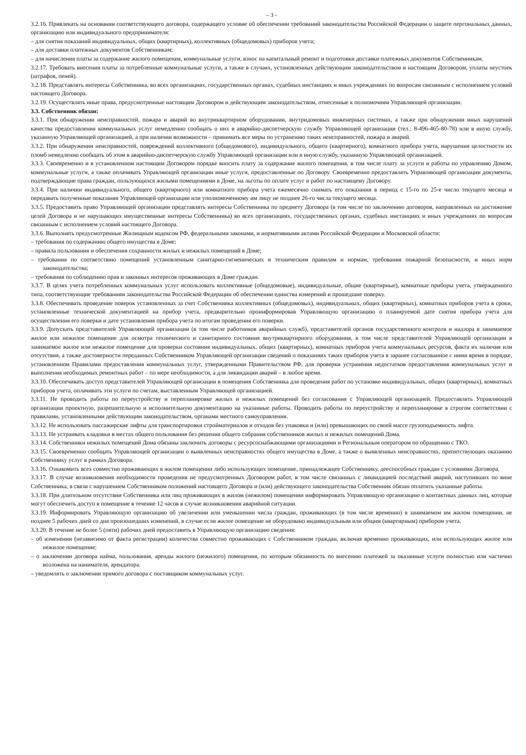– 3 -
3.2.16. Привлекать на основании соответствующего договора, содержащего условие об обеспечении требований законодательства Российской Федерации о защите персональных данных, организацию или индивидуального предпринимателя:
– для снятия показаний индивидуальных, общих (квартирных), коллективных (общедомовых) приборов учета;
– для доставки платежных документов Собственникам;
– для начисления платы за содержание жилого помещения, коммунальные услуги, взнос на капитальный ремонт и подготовки доставки платежных документов Собственникам.
3.2.17. Требовать внесения платы за потребленные коммунальные услуги, а также в случаях, установленных действующим законодательством и настоящим Договором, уплаты неустоек (штрафов, пеней).
3.2.18. Представлять интересы Собственника, во всех организациях, государственных органах, судебных инстанциях и иных учреждениях по вопросам связанным с исполнением условий настоящего Договора.
3.2.19. Осуществлять иные права, предусмотренные настоящим Договором и действующим законодательством, отнесенные к полномочиям Управляющей организации.
3.3. Собственник обязан:
3.3.1. При обнаружении неисправностей, пожара и аварий во внутриквартирном оборудовании, внутридомовых инженерных системах, а также при обнаружении иных нарушений качества предоставления коммунальных услуг немедленно сообщать о них в аварийно-диспетчерскую службу Управляющей организации (тел.: 8-496-465-80-78) или в иную службу, указанную Управляющей организацией, а при наличии возможности – принимать все меры по устранению таких неисправностей, пожара и аварий.
3.3.2. При обнаружении неисправностей, повреждений коллективного (общедомового), индивидуального, общего (квартирного), комнатного прибора учета, нарушения целостности их пломб немедленно сообщать об этом в аварийно-диспетчерскую службу Управляющей организации или в иную службу, указанную Управляющей организацией.
3.3.3. Своевременно и в установленном настоящим Договором порядке вносить плату за содержание жилого помещения, в том числе плату за услуги и работы по управлению Домом, коммунальные услуги, а также оплачивать Управляющей организации иные услуги, предоставленные по Договору. Своевременно предоставлять Управляющей организации документы, подтверждающие права граждан, пользующихся жилыми помещениями в Доме, на льготы по оплате услуг и работ по настоящему Договору.
3.3.4. При наличии индивидуального, общего (квартирного) или комнатного прибора учета ежемесячно снимать его показания в период с 15-го по 25-е число текущего месяца и передавать полученные показания Управляющей организации или уполномоченному им лицу не позднее 26-го числа текущего месяца.
3.3.5. Предоставить право Управляющей организации представлять интересы Собственника по предмету Договора (в том числе по заключению договоров, направленных на достижение целей Договора и не нарушающих имущественные интересы Собственника) во всех организациях, государственных органах, судебных инстанциях и иных учреждениях по вопросам связанным с исполнением условий настоящего Договора.
3.3.6. Выполнять предусмотренные Жилищным кодексом РФ, федеральными законами, и нормативными актами Российской Федерации и Московской области:
– требования по содержанию общего имущества в Доме;
– правила пользования и обеспечения сохранности жилых и нежилых помещений в Доме;
– требования по соответствию помещений установленным санитарно-гигиенических и техническим правилам и нормам, требования пожарной безопасности, и иных норм законодательства;
– требования по соблюдению прав и законных интересов проживающих в Доме граждан.
3.3.7. В целях учета потребленных коммунальных услуг использовать коллективные (общедомовые), индивидуальные, общие (квартирные), комнатные приборы учета, утвержденного типа, соответствующие требованиям законодательства Российской Федерации об обеспечении единства измерений и прошедшие поверку.
3.3.8. Обеспечивать проведение поверок установленных за счет Собственника коллективных (общедомовых), индивидуальных, общих (квартирных), комнатных приборов учета в сроки, установленные технической документацией на прибор учета, предварительно проинформировав Управляющую организацию о планируемой дате снятия прибора учета для осуществления его поверки и дате установления прибора учета по итогам проведения его поверки.
3.3.9. Допускать представителей Управляющей организации (в том числе работников аварийных служб), представителей органов государственного контроля и надзора в занимаемое жилое или нежилое помещение для осмотра технического и санитарного состояния внутриквартирного оборудования, в том числе представителей Управляющей организации в занимаемое жилое или нежилое помещение для проверки состояния индивидуальных, общих (квартирных), комнатных приборов учета коммунальных ресурсов, факта их наличия или отсутствия, а также достоверности переданных Собственником Управляющей организации сведений о показаниях таких приборов учета в заранее согласованное с ними время в порядке, установленном Правилами предоставления коммунальных услуг, утвержденными Правительством РФ, для проверки устранения недостатков предоставления коммунальных услуг и выполнения необходимых ремонтных работ – по мере необходимости, а для ликвидации аварий – в любое время.
3.3.10. Обеспечивать доступ представителей Управляющей организации в помещения Собственника для проведения работ по установке индивидуальных, общих (квартирных), комнатных приборов учета, оплачивать эти услуги по счетам, выставленным Управляющей организацией.
3.3.11. Не проводить работы по переустройству и перепланировке жилых и нежилых помещений без согласования с Управляющей организацией. Предоставлять Управляющей организации проектную, разрешительную и исполнительную документацию на указанные работы. Проводить работы по переустройству и перепланировке в строгом соответствии с правилами, установленными действующим законодательством, органами местного самоуправления.
3.3.12. Не использовать пассажирские лифты для транспортировки стройматериалов и отходов без упаковки и (или) превышающих по своей массе грузоподъемность лифта.
3.3.13. Не устраивать кладовки в местах общего пользования без решения общего собрания собственников жилых и нежилых помещений Дома.
3.3.14. Собственники нежилых помещений Дома обязаны заключить договоры с ресурсоснабжающими организациями и Региональным оператором по обращению с ТКО.
3.3.15. Своевременно сообщать Управляющей организации о выявленных неисправностях общего имущества в Доме, а также о выявленных неисправностях, препятствующих оказанию Собственнику услуг в рамках Договора.
3.3.16. Ознакомить всех совместно проживающих в жилом помещении либо использующих помещение, принадлежащее Собственнику, дееспособных граждан с условиями Договора.
3.3.17. В случае возникновения необходимости проведения не предусмотренных Договором работ, в том числе связанных с ликвидацией последствий аварий, наступивших по вине Собственника, в связи с нарушением Собственником положений настоящего Договора и (или) действующего законодательства Собственник обязан оплатить указанные работы.
3.3.18. При длительном отсутствии Собственника или лиц проживающих в жилом (нежилом) помещении информировать Управляющую организацию о контактных данных лиц, которые могут обеспечить доступ в помещение в течение 12 часов в случае возникновения аварийной ситуации.
3.3.19. Информировать Управляющую организацию об увеличении или уменьшении числа граждан, проживающих (в том числе временно) в занимаемом им жилом помещении, не позднее 5 рабочих дней со дня произошедших изменений, в случае если жилое помещение не оборудовано индивидуальным или общим (квартирным) прибором учета.
3.3.20. В течение не более 5 (пяти) рабочих дней предоставить в Управляющую организацию сведения:
– об изменении (независимо от факта регистрации) количества совместно проживающих с Собственником граждан, включая временно проживающих, или использующих жилое или нежилое помещение;
– о заключении договора найма, пользования, аренды жилого (нежилого) помещения, по которым обязанность по внесению платежей за оказанные услуги полностью или частично возложена на нанимателя, арендатора.
– уведомлять о заключении прямого договора с поставщиком коммунальных услуг.